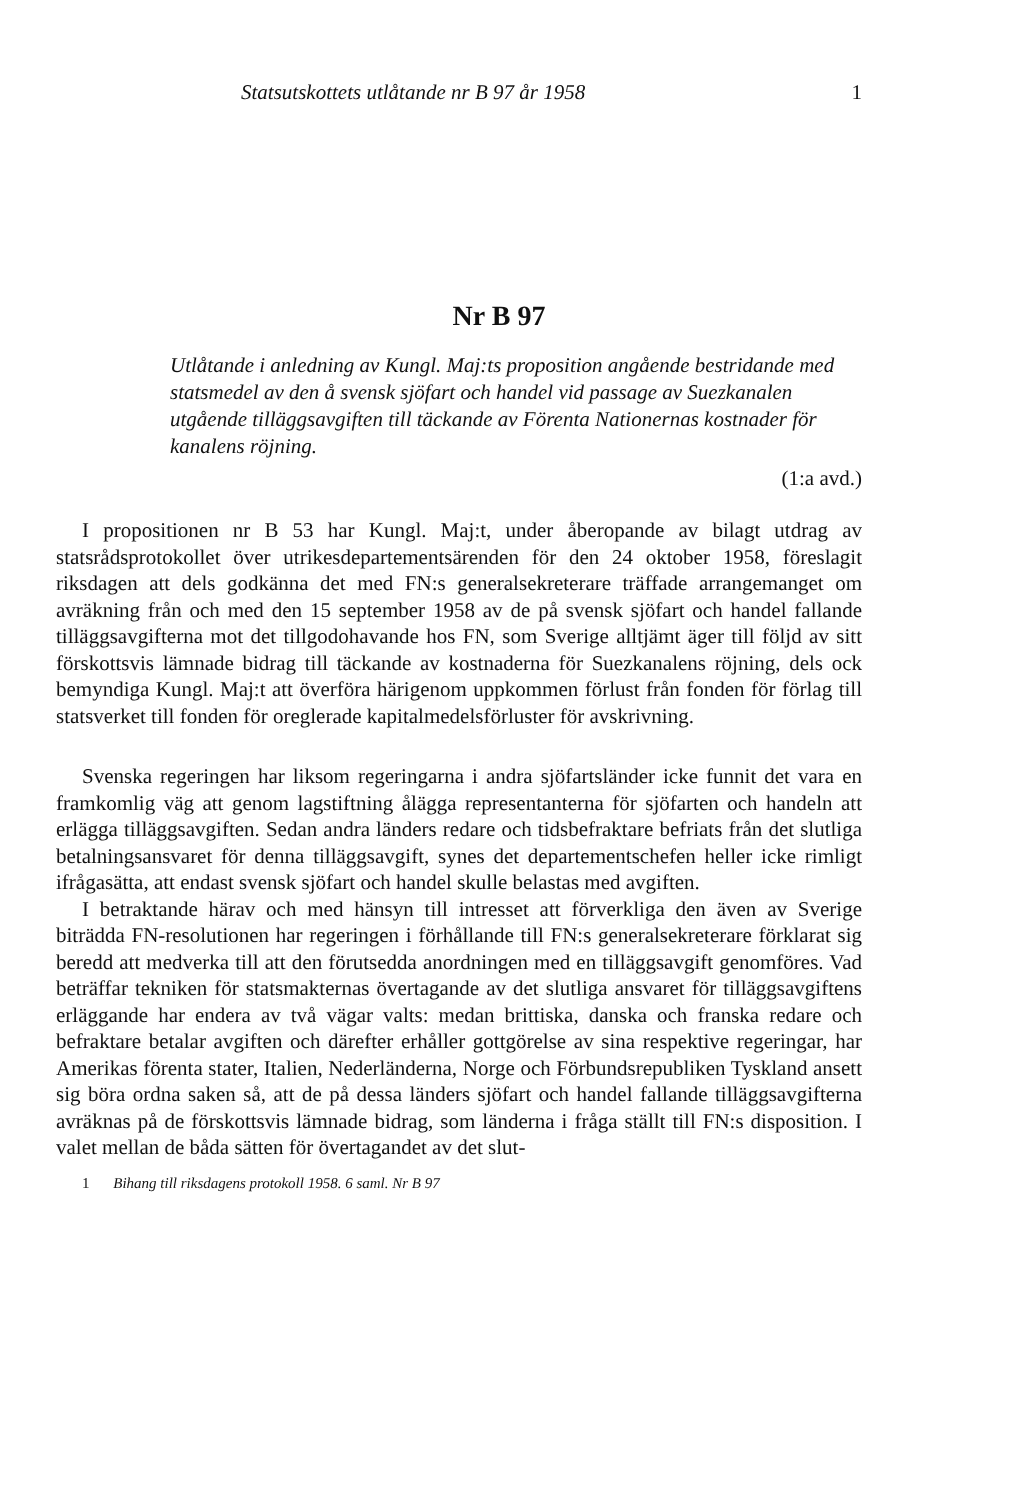Statsutskottets utlåtande nr B 97 år 1958 1
Nr B 97
Utlåtande i anledning av Kungl. Maj:ts proposition angående bestridande med statsmedel av den å svensk sjöfart och handel vid passage av Suezkanalen utgående tilläggsavgiften till täckande av Förenta Nationernas kostnader för kanalens röjning.
(1:a avd.)
I propositionen nr B 53 har Kungl. Maj:t, under åberopande av bilagt utdrag av statsrådsprotokollet över utrikesdepartementsärenden för den 24 oktober 1958, föreslagit riksdagen att dels godkänna det med FN:s generalsekreterare träffade arrangemanget om avräkning från och med den 15 september 1958 av de på svensk sjöfart och handel fallande tilläggsavgifterna mot det tillgodohavande hos FN, som Sverige alltjämt äger till följd av sitt förskottsvis lämnade bidrag till täckande av kostnaderna för Suezkanalens röjning, dels ock bemyndiga Kungl. Maj:t att överföra härigenom uppkommen förlust från fonden för förlag till statsverket till fonden för oreglerade kapitalmedelsförluster för avskrivning.
Svenska regeringen har liksom regeringarna i andra sjöfartsländer icke funnit det vara en framkomlig väg att genom lagstiftning ålägga representanterna för sjöfarten och handeln att erlägga tilläggsavgiften. Sedan andra länders redare och tidsbefraktare befriats från det slutliga betalningsansvaret för denna tilläggsavgift, synes det departementschefen heller icke rimligt ifrågasätta, att endast svensk sjöfart och handel skulle belastas med avgiften.
I betraktande härav och med hänsyn till intresset att förverkliga den även av Sverige biträdda FN-resolutionen har regeringen i förhållande till FN:s generalsekreterare förklarat sig beredd att medverka till att den förutsedda anordningen med en tilläggsavgift genomföres. Vad beträffar tekniken för statsmakternas övertagande av det slutliga ansvaret för tilläggsavgiftens erläggande har endera av två vägar valts: medan brittiska, danska och franska redare och befraktare betalar avgiften och därefter erhåller gottgörelse av sina respektive regeringar, har Amerikas förenta stater, Italien, Nederländerna, Norge och Förbundsrepubliken Tyskland ansett sig böra ordna saken så, att de på dessa länders sjöfart och handel fallande tilläggsavgifterna avräknas på de förskottsvis lämnade bidrag, som länderna i fråga ställt till FN:s disposition. I valet mellan de båda sätten för övertagandet av det slut-
1 Bihang till riksdagens protokoll 1958. 6 saml. Nr B 97